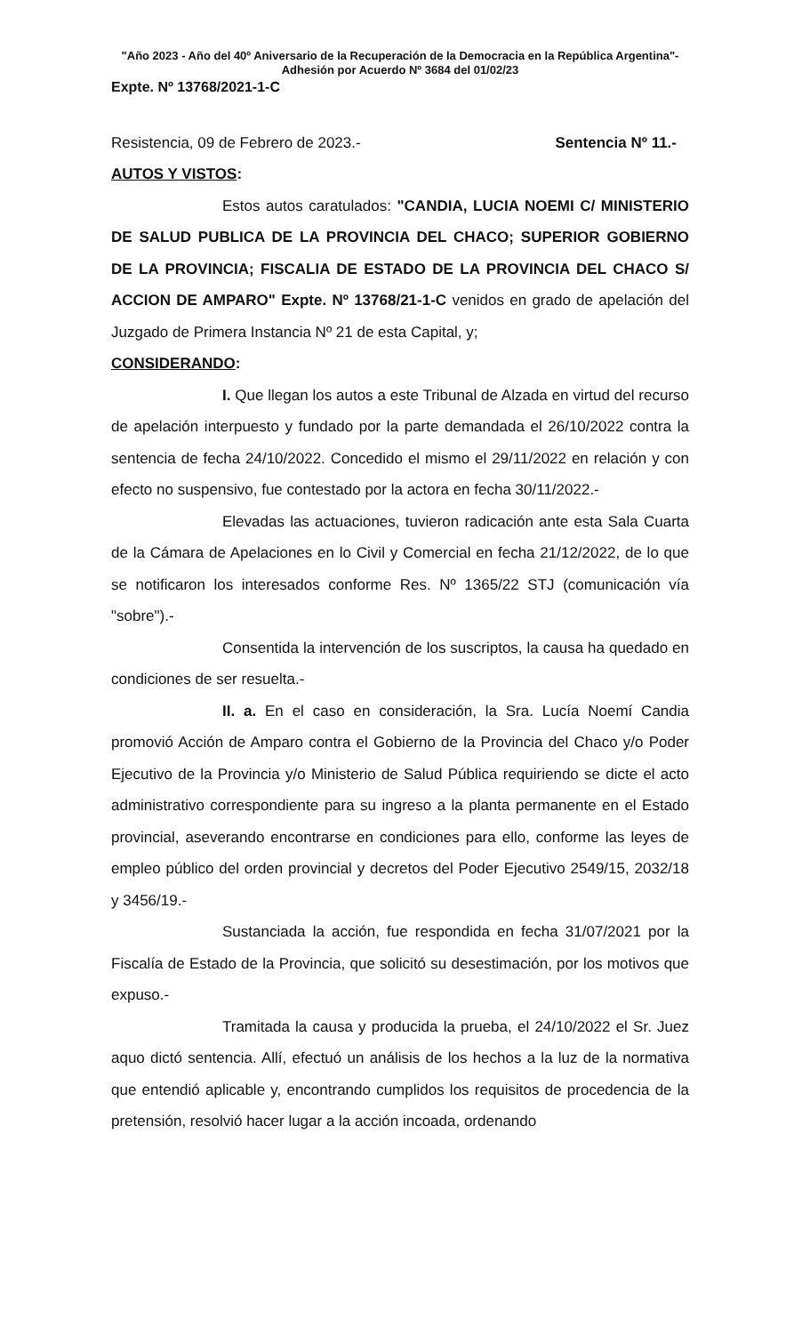"Año 2023 - Año del 40º Aniversario de la Recuperación de la Democracia en la República Argentina"- Adhesión por Acuerdo Nº 3684 del 01/02/23
Expte. Nº 13768/2021-1-C
Resistencia, 09 de Febrero de 2023.- Sentencia Nº 11.-
AUTOS Y VISTOS:
Estos autos caratulados: "CANDIA, LUCIA NOEMI C/ MINISTERIO DE SALUD PUBLICA DE LA PROVINCIA DEL CHACO; SUPERIOR GOBIERNO DE LA PROVINCIA; FISCALIA DE ESTADO DE LA PROVINCIA DEL CHACO S/ ACCION DE AMPARO" Expte. Nº 13768/21-1-C venidos en grado de apelación del Juzgado de Primera Instancia Nº 21 de esta Capital, y;
CONSIDERANDO:
I. Que llegan los autos a este Tribunal de Alzada en virtud del recurso de apelación interpuesto y fundado por la parte demandada el 26/10/2022 contra la sentencia de fecha 24/10/2022. Concedido el mismo el 29/11/2022 en relación y con efecto no suspensivo, fue contestado por la actora en fecha 30/11/2022.-
Elevadas las actuaciones, tuvieron radicación ante esta Sala Cuarta de la Cámara de Apelaciones en lo Civil y Comercial en fecha 21/12/2022, de lo que se notificaron los interesados conforme Res. Nº 1365/22 STJ (comunicación vía "sobre").-
Consentida la intervención de los suscriptos, la causa ha quedado en condiciones de ser resuelta.-
II. a. En el caso en consideración, la Sra. Lucía Noemí Candia promovió Acción de Amparo contra el Gobierno de la Provincia del Chaco y/o Poder Ejecutivo de la Provincia y/o Ministerio de Salud Pública requiriendo se dicte el acto administrativo correspondiente para su ingreso a la planta permanente en el Estado provincial, aseverando encontrarse en condiciones para ello, conforme las leyes de empleo público del orden provincial y decretos del Poder Ejecutivo 2549/15, 2032/18 y 3456/19.-
Sustanciada la acción, fue respondida en fecha 31/07/2021 por la Fiscalía de Estado de la Provincia, que solicitó su desestimación, por los motivos que expuso.-
Tramitada la causa y producida la prueba, el 24/10/2022 el Sr. Juez aquo dictó sentencia. Allí, efectuó un análisis de los hechos a la luz de la normativa que entendió aplicable y, encontrando cumplidos los requisitos de procedencia de la pretensión, resolvió hacer lugar a la acción incoada, ordenando